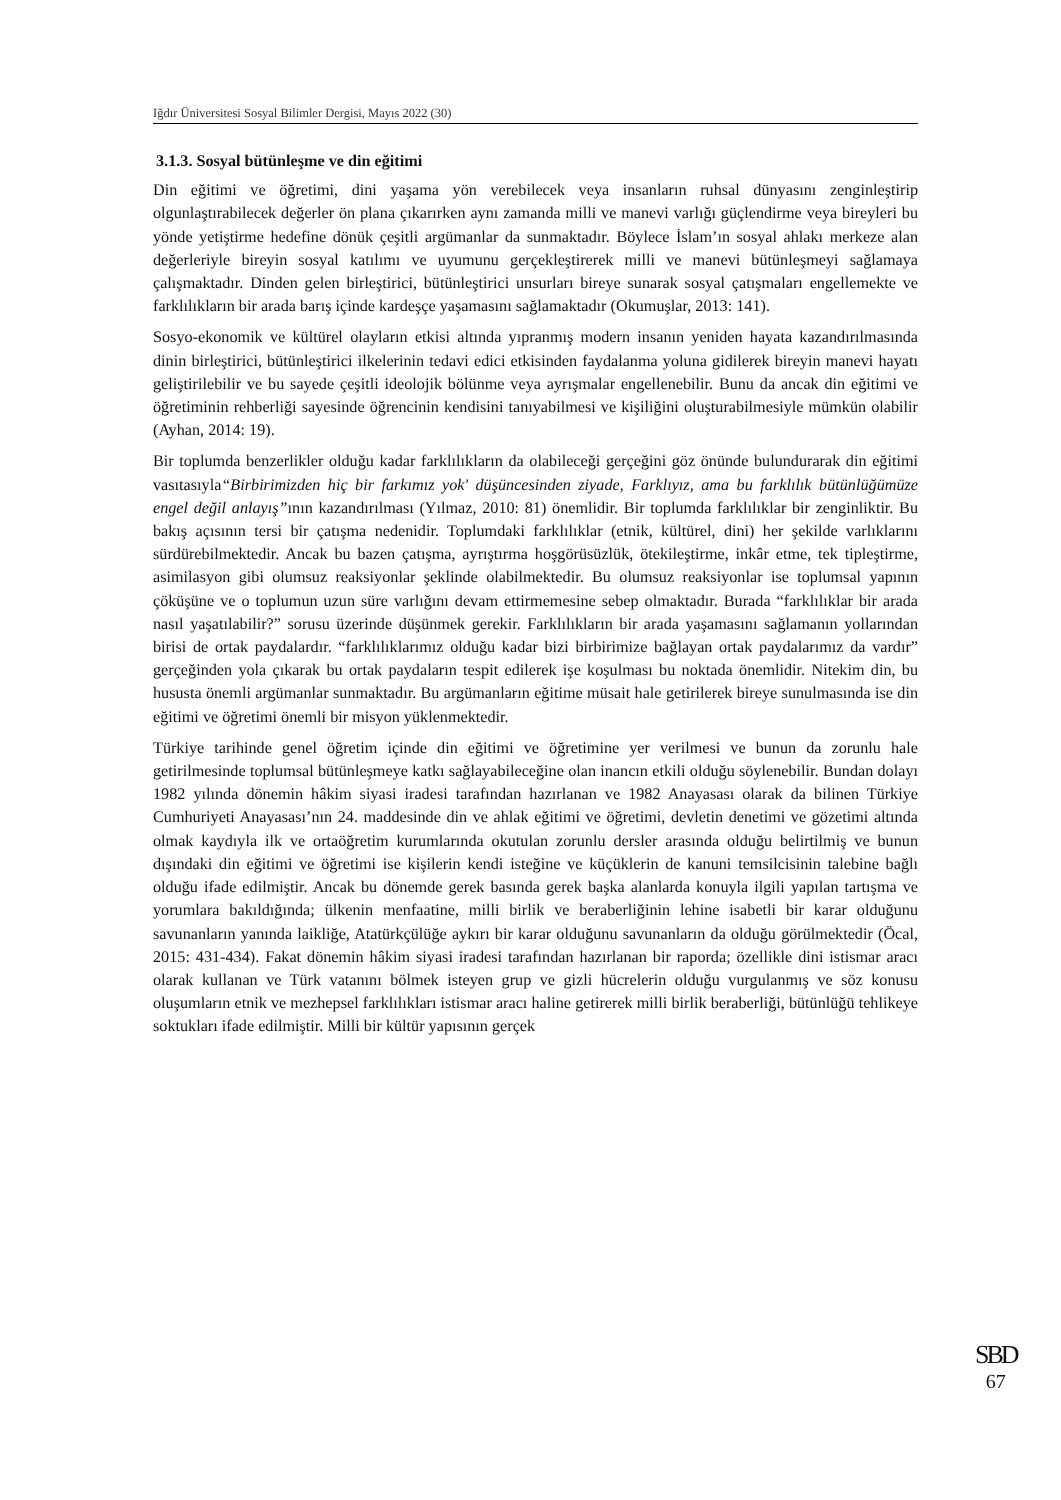Iğdır Üniversitesi Sosyal Bilimler Dergisi, Mayıs 2022 (30)
3.1.3. Sosyal bütünleşme ve din eğitimi
Din eğitimi ve öğretimi, dini yaşama yön verebilecek veya insanların ruhsal dünyasını zenginleştirip olgunlaştırabilecek değerler ön plana çıkarırken aynı zamanda milli ve manevi varlığı güçlendirme veya bireyleri bu yönde yetiştirme hedefine dönük çeşitli argümanlar da sunmaktadır. Böylece İslam’ın sosyal ahlakı merkeze alan değerleriyle bireyin sosyal katılımı ve uyumunu gerçekleştirerek milli ve manevi bütünleşmeyi sağlamaya çalışmaktadır. Dinden gelen birleştirici, bütünleştirici unsurları bireye sunarak sosyal çatışmaları engellemekte ve farklılıkların bir arada barış içinde kardeşçe yaşamasını sağlamaktadır (Okumuşlar, 2013: 141).
Sosyo-ekonomik ve kültürel olayların etkisi altında yıpranmış modern insanın yeniden hayata kazandırılmasında dinin birleştirici, bütünleştirici ilkelerinin tedavi edici etkisinden faydalanma yoluna gidilerek bireyin manevi hayatı geliştirilebilir ve bu sayede çeşitli ideolojik bölünme veya ayrışmalar engellenebilir. Bunu da ancak din eğitimi ve öğretiminin rehberliği sayesinde öğrencinin kendisini tanıyabilmesi ve kişiliğini oluşturabilmesiyle mümkün olabilir (Ayhan, 2014: 19).
Bir toplumda benzerlikler olduğu kadar farklılıkların da olabileceği gerçeğini göz önünde bulundurarak din eğitimi vasıtasıyla“Birbirimizden hiç bir farkımız yok' düşüncesinden ziyade, Farklıyız, ama bu farklılık bütünlüğümüze engel değil anlayış”ının kazandırılması (Yılmaz, 2010: 81) önemlidir. Bir toplumda farklılıklar bir zenginliktir. Bu bakış açısının tersi bir çatışma nedenidir. Toplumdaki farklılıklar (etnik, kültürel, dini) her şekilde varlıklarını sürdürebilmektedir. Ancak bu bazen çatışma, ayrıştırma hoşgörüsüzlük, ötekileştirme, inkâr etme, tek tipleştirme, asimilasyon gibi olumsuz reaksiyonlar şeklinde olabilmektedir. Bu olumsuz reaksiyonlar ise toplumsal yapının çöküşüne ve o toplumun uzun süre varlığını devam ettirmemesine sebep olmaktadır. Burada “farklılıklar bir arada nasıl yaşatılabilir?” sorusu üzerinde düşünmek gerekir. Farklılıkların bir arada yaşamasını sağlamanın yollarından birisi de ortak paydalardır. “farklılıklarımız olduğu kadar bizi birbirimize bağlayan ortak paydalarımız da vardır” gerçeğinden yola çıkarak bu ortak paydaların tespit edilerek işe koşulması bu noktada önemlidir. Nitekim din, bu hususta önemli argümanlar sunmaktadır. Bu argümanların eğitime müsait hale getirilerek bireye sunulmasında ise din eğitimi ve öğretimi önemli bir misyon yüklenmektedir.
Türkiye tarihinde genel öğretim içinde din eğitimi ve öğretimine yer verilmesi ve bunun da zorunlu hale getirilmesinde toplumsal bütünleşmeye katkı sağlayabileceğine olan inancın etkili olduğu söylenebilir. Bundan dolayı 1982 yılında dönemin hâkim siyasi iradesi tarafından hazırlanan ve 1982 Anayasası olarak da bilinen Türkiye Cumhuriyeti Anayasası’nın 24. maddesinde din ve ahlak eğitimi ve öğretimi, devletin denetimi ve gözetimi altında olmak kaydıyla ilk ve ortaöğretim kurumlarında okutulan zorunlu dersler arasında olduğu belirtilmiş ve bunun dışındaki din eğitimi ve öğretimi ise kişilerin kendi isteğine ve küçüklerin de kanuni temsilcisinin talebine bağlı olduğu ifade edilmiştir. Ancak bu dönemde gerek basında gerek başka alanlarda konuyla ilgili yapılan tartışma ve yorumlara bakıldığında; ülkenin menfaatine, milli birlik ve beraberliğinin lehine isabetli bir karar olduğunu savunanların yanında laikliğe, Atatürkçülüğe aykırı bir karar olduğunu savunanların da olduğu görülmektedir (Öcal, 2015: 431-434). Fakat dönemin hâkim siyasi iradesi tarafından hazırlanan bir raporda; özellikle dini istismar aracı olarak kullanan ve Türk vatanını bölmek isteyen grup ve gizli hücrelerin olduğu vurgulanmış ve söz konusu oluşumların etnik ve mezhepsel farklılıkları istismar aracı haline getirerek milli birlik beraberliği, bütünlüğü tehlikeye soktukları ifade edilmiştir. Milli bir kültür yapısının gerçek
SBD
67